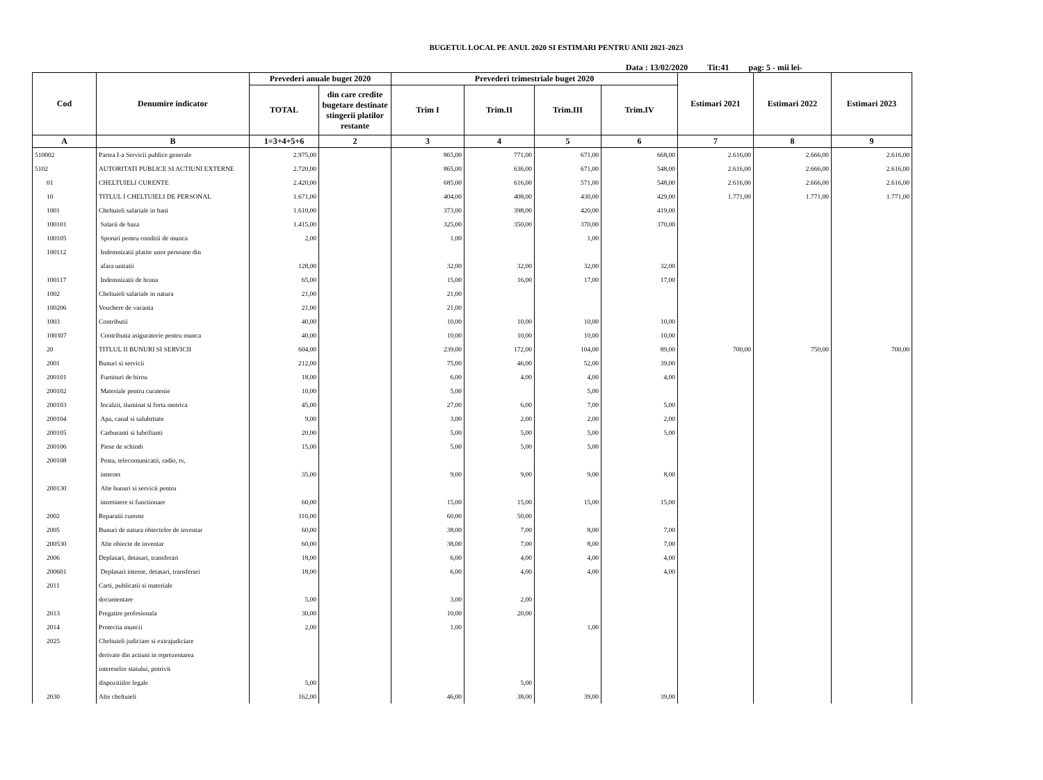BUGETUL LOCAL PE ANUL 2020 SI ESTIMARI PENTRU ANII 2021-2023
Data : 13/02/2020 Tit:41 pag: 5 - mii lei-
| Cod | Denumire indicator | Prevederi anuale buget 2020 | | Prevederi trimestriale buget 2020 | | | | Estimari 2021 | Estimari 2022 | Estimari 2023 |
| --- | --- | --- | --- | --- | --- | --- | --- | --- | --- | --- |
| | | TOTAL | din care credite bugetare destinate stingerii platilor restante | Trim I | Trim.II | Trim.III | Trim.IV | | | |
| A | B | 1=3+4+5+6 | 2 | 3 | 4 | 5 | 6 | 7 | 8 | 9 |
| 510002 | Partea I-a Servicii publice generale | 2.975,00 | | 865,00 | 771,00 | 671,00 | 668,00 | 2.616,00 | 2.666,00 | 2.616,00 |
| 5102 | AUTORITATI PUBLICE SI ACTIUNI EXTERNE | 2.720,00 | | 865,00 | 636,00 | 671,00 | 548,00 | 2.616,00 | 2.666,00 | 2.616,00 |
| 01 | CHELTUIELI CURENTE | 2.420,00 | | 685,00 | 616,00 | 571,00 | 548,00 | 2.616,00 | 2.666,00 | 2.616,00 |
| 10 | TITLUL I CHELTUIELI DE PERSONAL | 1.671,00 | | 404,00 | 408,00 | 430,00 | 429,00 | 1.771,00 | 1.771,00 | 1.771,00 |
| 1001 | Cheltuieli salariale in bani | 1.610,00 | | 373,00 | 398,00 | 420,00 | 419,00 | | | |
| 100101 | Salarii de baza | 1.415,00 | | 325,00 | 350,00 | 370,00 | 370,00 | | | |
| 100105 | Sporuri pentru conditii de munca | 2,00 | | 1,00 | | 1,00 | | | | |
| 100112 | Indemnizatii platite unor persoane din | | | | | | | | | |
| | afara unitatii | 128,00 | | 32,00 | 32,00 | 32,00 | 32,00 | | | |
| 100117 | Indemnizatii de hrana | 65,00 | | 15,00 | 16,00 | 17,00 | 17,00 | | | |
| 1002 | Cheltuieli salariale in natura | 21,00 | | 21,00 | | | | | | |
| 100206 | Vouchere de vacanta | 21,00 | | 21,00 | | | | | | |
| 1003 | Contributii | 40,00 | | 10,00 | 10,00 | 10,00 | 10,00 | | | |
| 100307 | Contributia asiguratorie pentru munca | 40,00 | | 10,00 | 10,00 | 10,00 | 10,00 | | | |
| 20 | TITLUL II BUNURI SI SERVICII | 604,00 | | 239,00 | 172,00 | 104,00 | 89,00 | 700,00 | 750,00 | 700,00 |
| 2001 | Bunuri si servicii | 212,00 | | 75,00 | 46,00 | 52,00 | 39,00 | | | |
| 200101 | Furnituri de birou | 18,00 | | 6,00 | 4,00 | 4,00 | 4,00 | | | |
| 200102 | Materiale pentru curatenie | 10,00 | | 5,00 | | 5,00 | | | | |
| 200103 | Incalzit, iluminat si forta motrica | 45,00 | | 27,00 | 6,00 | 7,00 | 5,00 | | | |
| 200104 | Apa, canal si salubritate | 9,00 | | 3,00 | 2,00 | 2,00 | 2,00 | | | |
| 200105 | Carburanti si lubrifianti | 20,00 | | 5,00 | 5,00 | 5,00 | 5,00 | | | |
| 200106 | Piese de schimb | 15,00 | | 5,00 | 5,00 | 5,00 | | | | |
| 200108 | Posta, telecomunicatii, radio, tv, | | | | | | | | | |
| | internet | 35,00 | | 9,00 | 9,00 | 9,00 | 8,00 | | | |
| 200130 | Alte bunuri si servicii pentru | | | | | | | | | |
| | intretinere si functionare | 60,00 | | 15,00 | 15,00 | 15,00 | 15,00 | | | |
| 2002 | Reparatii curente | 110,00 | | 60,00 | 50,00 | | | | | |
| 2005 | Bunuri de natura obiectelor de inventar | 60,00 | | 38,00 | 7,00 | 8,00 | 7,00 | | | |
| 200530 | Alte obiecte de inventar | 60,00 | | 38,00 | 7,00 | 8,00 | 7,00 | | | |
| 2006 | Deplasari, detasari, transferari | 18,00 | | 6,00 | 4,00 | 4,00 | 4,00 | | | |
| 200601 | Deplasari interne, detasari, transferari | 18,00 | | 6,00 | 4,00 | 4,00 | 4,00 | | | |
| 2011 | Carti, publicatii si materiale | | | | | | | | | |
| | documentare | 5,00 | | 3,00 | 2,00 | | | | | |
| 2013 | Pregatire profesionala | 30,00 | | 10,00 | 20,00 | | | | | |
| 2014 | Protectia muncii | 2,00 | | 1,00 | | 1,00 | | | | |
| 2025 | Cheltuieli judiciare si extrajudiciare | | | | | | | | | |
| | derivate din actiuni in reprezentarea | | | | | | | | | |
| | intereselor statului, potrivit | | | | | | | | | |
| | dispozitiilor legale | 5,00 | | | 5,00 | | | | | |
| 2030 | Alte cheltuieli | 162,00 | | 46,00 | 38,00 | 39,00 | 39,00 | | | |